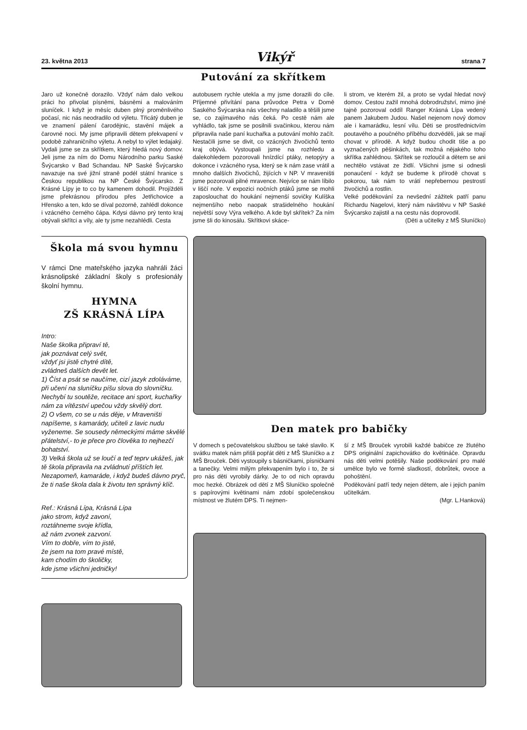23. května 2013 Vikýř strana 7
Putování za skřítkem
Jaro už konečně dorazilo. Vždyť nám dalo velkou práci ho přivolat písněmi, básněmi a malováním sluníček. I když je měsíc duben plný proměnlivého počasí, nic nás neodradilo od výletu. Třicátý duben je ve znamení pálení čarodějnic, stavění májek a čarovné noci. My jsme připravili dětem překvapení v podobě zahraničního výletu. A nebyl to výlet ledajaký. Vydali jsme se za skřítkem, který hledá nový domov. Jeli jsme za ním do Domu Národního parku Saské Švýcarsko v Bad Schandau. NP Saské Švýcarsko navazuje na své jižní straně podél státní hranice s Českou republikou na NP České Švýcarsko. Z Krásné Lípy je to co by kamenem dohodil. Projížděli jsme překrásnou přírodou přes Jetřichovice a Hřensko a ten, kdo se díval pozorně, zahlédl dokonce i vzácného černého čápa. Kdysi dávno prý tento kraj obývali skřítci a víly, ale ty jsme nezahlédli. Cesta
autobusem rychle utekla a my jsme dorazili do cíle. Příjemné přivítání pana průvodce Petra v Domě Saského Švýcarska nás všechny naladilo a těšili jsme se, co zajímavého nás čeká. Po cestě nám ale vyhládlo, tak jsme se posilnili svačinkou, kterou nám připravila naše paní kuchařka a putování mohlo začít. Nestačili jsme se divit, co vzácných živočichů tento kraj obývá. Vystoupali jsme na rozhledu a dalekohledem pozorovali hnízdící ptáky, netopýry a dokonce i vzácného rysa, který se k nám zase vrátil a mnoho dalších živočichů, žijících v NP. V mraveništi jsme pozorovali pilné mravence. Nejvíce se nám líbilo v liščí noře. V expozici nočních ptáků jsme se mohli zaposlouchat do houkání nejmenší sovičky Kulíška nejmenšího nebo naopak strašidelného houkání největší sovy Výra velkého. A kde byl skřítek? Za ním jsme šli do kinosálu. Skřítkovi skáce-
li strom, ve kterém žil, a proto se vydal hledat nový domov. Cestou zažil mnohá dobrodružství, mimo jiné tajně pozoroval oddíl Ranger Krásná Lípa vedený panem Jakubem Judou. Našel nejenom nový domov ale i kamarádku, lesní vílu. Děti se prostřednictvím poutavého a poučného příběhu dozvěděli, jak se mají chovat v přírodě. A když budou chodit tiše a po vyznačených pěšinkách, tak možná nějakého toho skřítka zahlédnou. Skřítek se rozloučil a dětem se ani nechtělo vstávat ze židlí. Všichni jsme si odnesli ponaučení - když se budeme k přírodě chovat s pokorou, tak nám to vrátí nepřebernou pestrostí živočichů a rostlin.
Velké poděkování za nevšední zážitek patří panu Richardu Nagelovi, který nám návštěvu v NP Saské Švýcarsko zajistil a na cestu nás doprovodil.
(Děti a učitelky z MŠ Sluníčko)
Škola má svou hymnu
V rámci Dne mateřského jazyka nahráli žáci krásnolipské základní školy s profesionály školní hymnu.
HYMNA
ZŠ KRÁSNÁ LÍPA
Intro:
Naše školka připraví tě,
jak poznávat celý svět,
vždyť jsi jistě chytré dítě,
zvládneš dalších devět let.
1) Číst a psát se naučíme, cizí jazyk zdoláváme, při učení na sluníčku píšu slova do slovníčku. Nechybí tu soutěže, recitace ani sport, kuchařky nám za vítězství upečou vždy skvělý dort.
2) O všem, co se u nás děje, v Mraveništi napíšeme, s kamarády, učiteli z lavic nudu vyženeme. Se sousedy německými máme skvělé přátelství,- to je přece pro člověka to nejhezčí bohatství.
3) Velká škola už se loučí a teď teprv ukážeš, jak tě škola připravila na zvládnutí příštích let. Nezapomeň, kamaráde, i když budeš dávno pryč, že ti naše škola dala k životu ten správný klíč.
Ref.: Krásná Lípa, Krásná Lípa
jako strom, když zavoní,
roztáhneme svoje křídla,
až nám zvonek zazvoní.
Vím to dobře, vím to jistě,
že jsem na tom pravé místě,
kam chodím do školičky,
kde jsme všichni jedničky!
Den matek pro babičky
V domech s pečovatelskou službou se také slavilo. K svátku matek nám přišli popřát děti z MŠ Sluníčko a z MŠ Brouček. Děti vystoupily s básničkami, písničkami a tanečky. Velmi milým překvapením bylo i to, že si pro nás děti vyrobily dárky. Je to od nich opravdu moc hezké. Obrázek od dětí z MŠ Sluníčko společně s papírovými květinami nám zdobí společenskou místnost ve žlutém DPS. Ti nejmen-
ší z MŠ Brouček vyrobili každé babičce ze žlutého DPS originální zapichovátko do květináče. Opravdu nás děti velmi potěšily. Naše poděkování pro malé umělce bylo ve formě sladkostí, dobrůtek, ovoce a pohoštění.
Poděkování patří tedy nejen dětem, ale i jejich paním učitelkám.
(Mgr. L.Hanková)